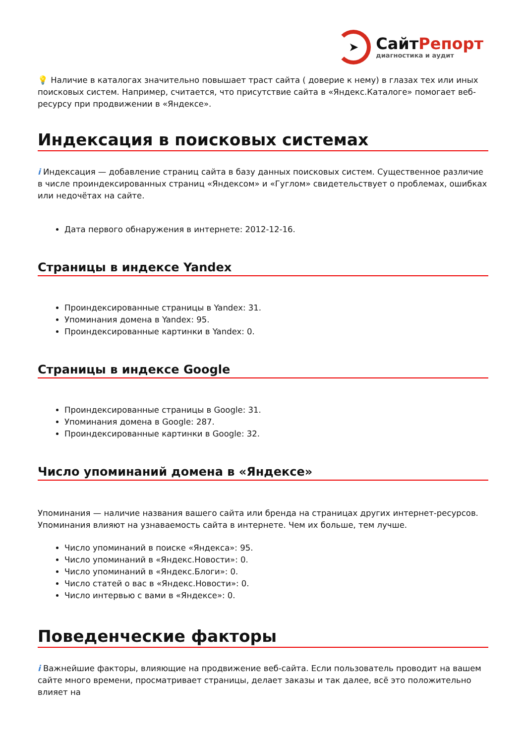➤
СайтРепорт
диагностика и аудит
💡 Наличие в каталогах значительно повышает траст сайта ( доверие к нему) в глазах тех или иных поисковых систем. Например, считается, что присутствие сайта в «Яндекс.Каталоге» помогает веб-ресурсу при продвижении в «Яндексе».
Индексация в поисковых системах
i Индексация — добавление страниц сайта в базу данных поисковых систем. Существенное различие в числе проиндексированных страниц «Яндексом» и «Гуглом» свидетельствует о проблемах, ошибках или недочётах на сайте.
Дата первого обнаружения в интернете: 2012-12-16.
Страницы в индексе Yandex
Проиндексированные страницы в Yandex: 31.
Упоминания домена в Yandex: 95.
Проиндексированные картинки в Yandex: 0.
Страницы в индексе Google
Проиндексированные страницы в Google: 31.
Упоминания домена в Google: 287.
Проиндексированные картинки в Google: 32.
Число упоминаний домена в «Яндексе»
Упоминания — наличие названия вашего сайта или бренда на страницах других интернет-ресурсов. Упоминания влияют на узнаваемость сайта в интернете. Чем их больше, тем лучше.
Число упоминаний в поиске «Яндекса»: 95.
Число упоминаний в «Яндекс.Новости»: 0.
Число упоминаний в «Яндекс.Блоги»: 0.
Число статей о вас в «Яндекс.Новости»: 0.
Число интервью с вами в «Яндексе»: 0.
Поведенческие факторы
i Важнейшие факторы, влияющие на продвижение веб-сайта. Если пользователь проводит на вашем сайте много времени, просматривает страницы, делает заказы и так далее, всё это положительно влияет на